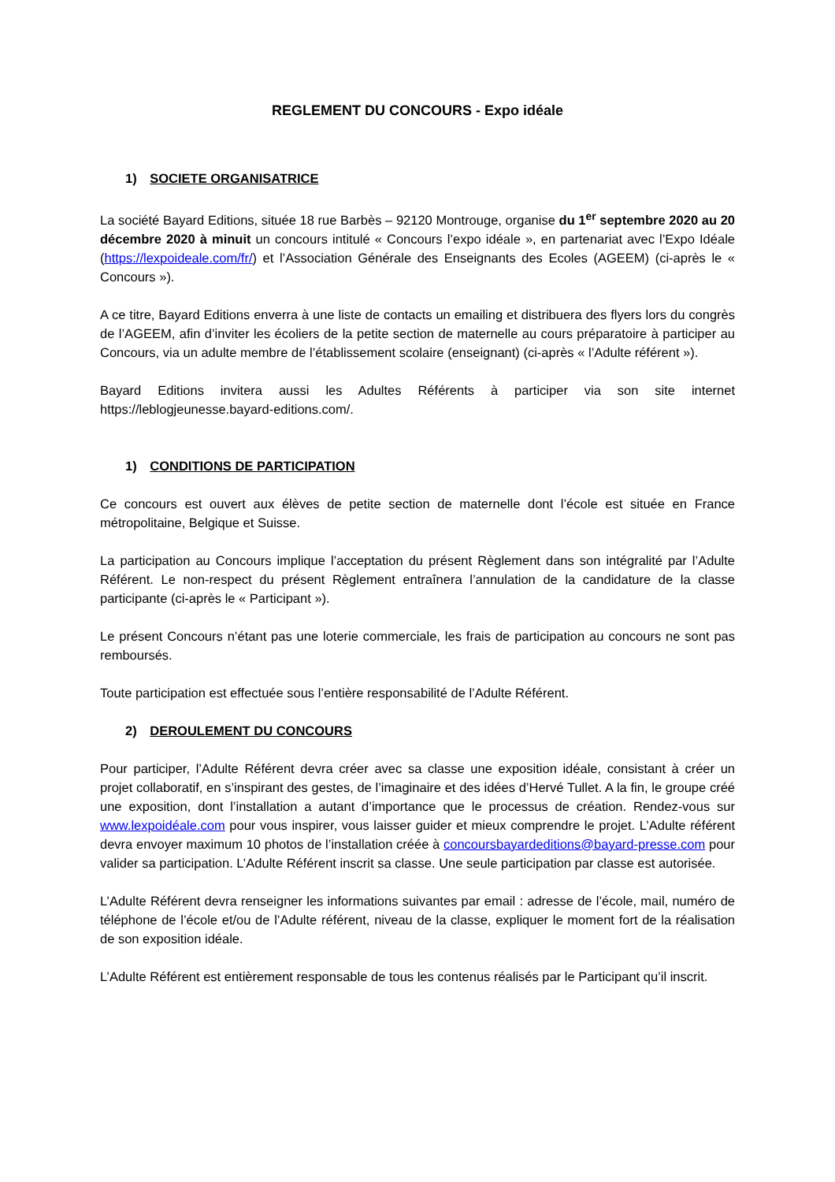REGLEMENT DU CONCOURS - Expo idéale
1) SOCIETE ORGANISATRICE
La société Bayard Editions, située 18 rue Barbès – 92120 Montrouge, organise du 1<sup>er</sup> septembre 2020 au 20 décembre 2020 à minuit un concours intitulé « Concours l’expo idéale », en partenariat avec l’Expo Idéale (https://lexpoideale.com/fr/) et l’Association Générale des Enseignants des Ecoles (AGEEM) (ci-après le « Concours »).
A ce titre, Bayard Editions enverra à une liste de contacts un emailing et distribuera des flyers lors du congrès de l’AGEEM, afin d’inviter les écoliers de la petite section de maternelle au cours préparatoire à participer au Concours, via un adulte membre de l’établissement scolaire (enseignant) (ci-après « l’Adulte référent »).
Bayard Editions invitera aussi les Adultes Référents à participer via son site internet https://leblogjeunesse.bayard-editions.com/.
1) CONDITIONS DE PARTICIPATION
Ce concours est ouvert aux élèves de petite section de maternelle dont l’école est située en France métropolitaine, Belgique et Suisse.
La participation au Concours implique l’acceptation du présent Règlement dans son intégralité par l’Adulte Référent. Le non-respect du présent Règlement entraînera l’annulation de la candidature de la classe participante (ci-après le « Participant »).
Le présent Concours n’étant pas une loterie commerciale, les frais de participation au concours ne sont pas remboursés.
Toute participation est effectuée sous l’entière responsabilité de l’Adulte Référent.
2) DEROULEMENT DU CONCOURS
Pour participer, l’Adulte Référent devra créer avec sa classe une exposition idéale, consistant à créer un projet collaboratif, en s’inspirant des gestes, de l’imaginaire et des idées d’Hervé Tullet. A la fin, le groupe créé une exposition, dont l’installation a autant d’importance que le processus de création. Rendez-vous sur www.lexpoidéale.com pour vous inspirer, vous laisser guider et mieux comprendre le projet. L’Adulte référent devra envoyer maximum 10 photos de l’installation créée à concoursbayardeditions@bayard-presse.com pour valider sa participation. L’Adulte Référent inscrit sa classe. Une seule participation par classe est autorisée.
L’Adulte Référent devra renseigner les informations suivantes par email : adresse de l’école, mail, numéro de téléphone de l’école et/ou de l’Adulte référent, niveau de la classe, expliquer le moment fort de la réalisation de son exposition idéale.
L’Adulte Référent est entièrement responsable de tous les contenus réalisés par le Participant qu’il inscrit.